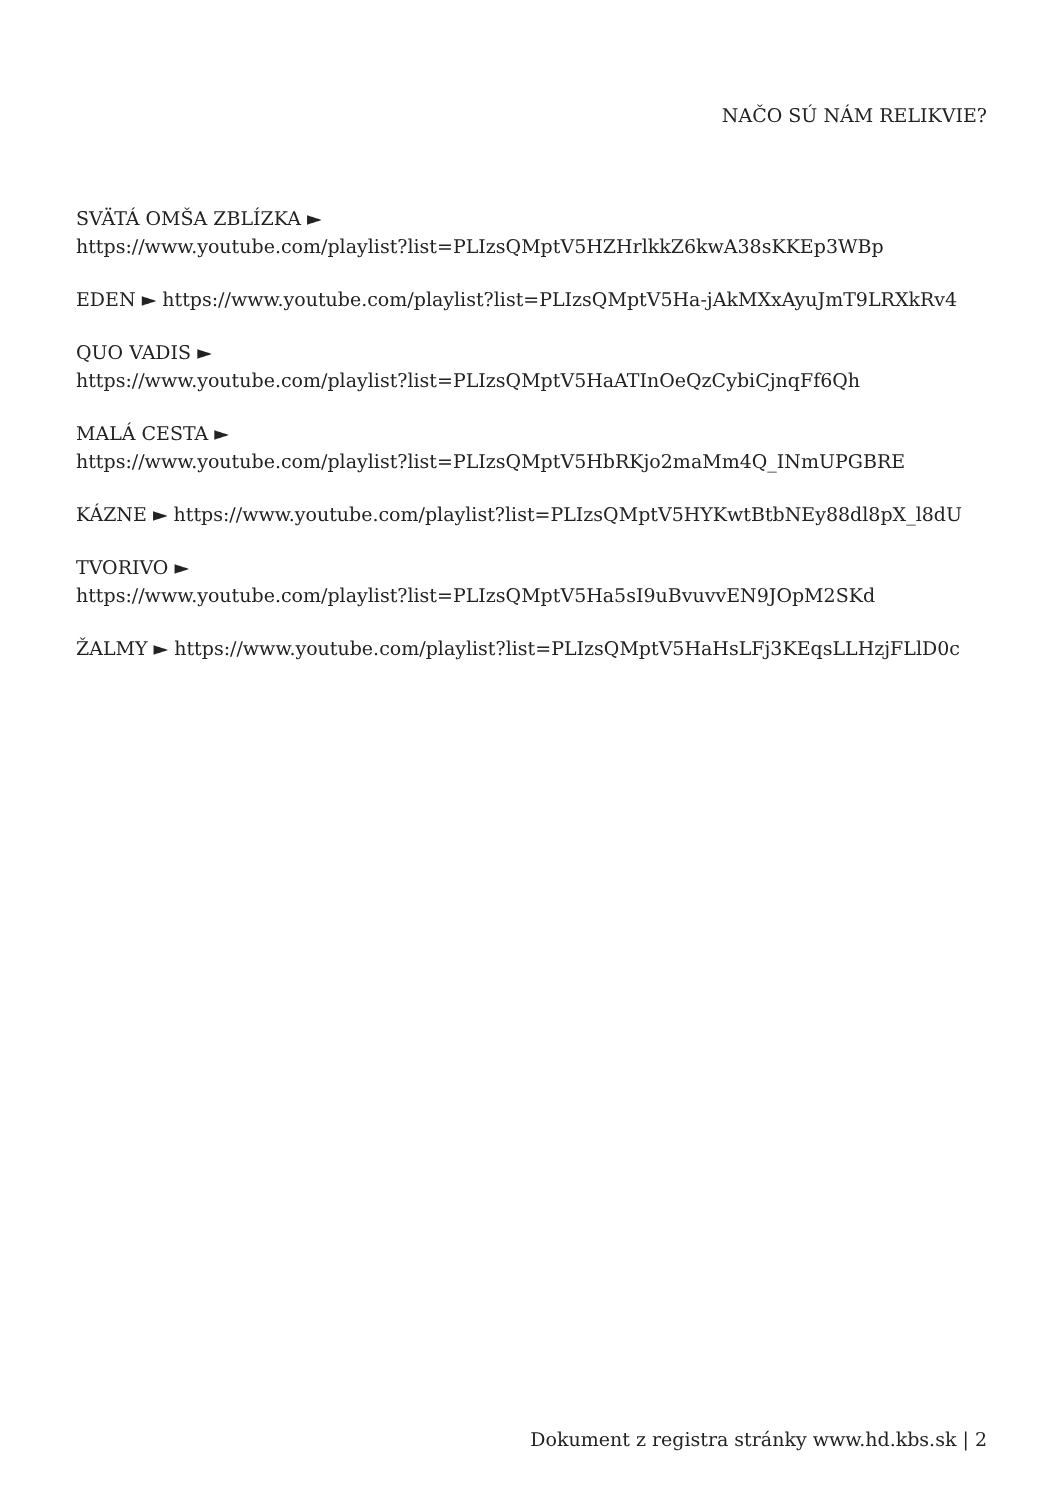NAČO SÚ NÁM RELIKVIE?
SVÄTÁ OMŠA ZBLÍZKA ►
https://www.youtube.com/playlist?list=PLIzsQMptV5HZHrlkkZ6kwA38sKKEp3WBp
EDEN ► https://www.youtube.com/playlist?list=PLIzsQMptV5Ha-jAkMXxAyuJmT9LRXkRv4
QUO VADIS ►
https://www.youtube.com/playlist?list=PLIzsQMptV5HaATInOeQzCybiCjnqFf6Qh
MALÁ CESTA ►
https://www.youtube.com/playlist?list=PLIzsQMptV5HbRKjo2maMm4Q_INmUPGBRE
KÁZNE ► https://www.youtube.com/playlist?list=PLIzsQMptV5HYKwtBtbNEy88dl8pX_l8dU
TVORIVO ►
https://www.youtube.com/playlist?list=PLIzsQMptV5Ha5sI9uBvuvvEN9JOpM2SKd
ŽALMY ► https://www.youtube.com/playlist?list=PLIzsQMptV5HaHsLFj3KEqsLLHzjFLlD0c
Dokument z registra stránky www.hd.kbs.sk | 2